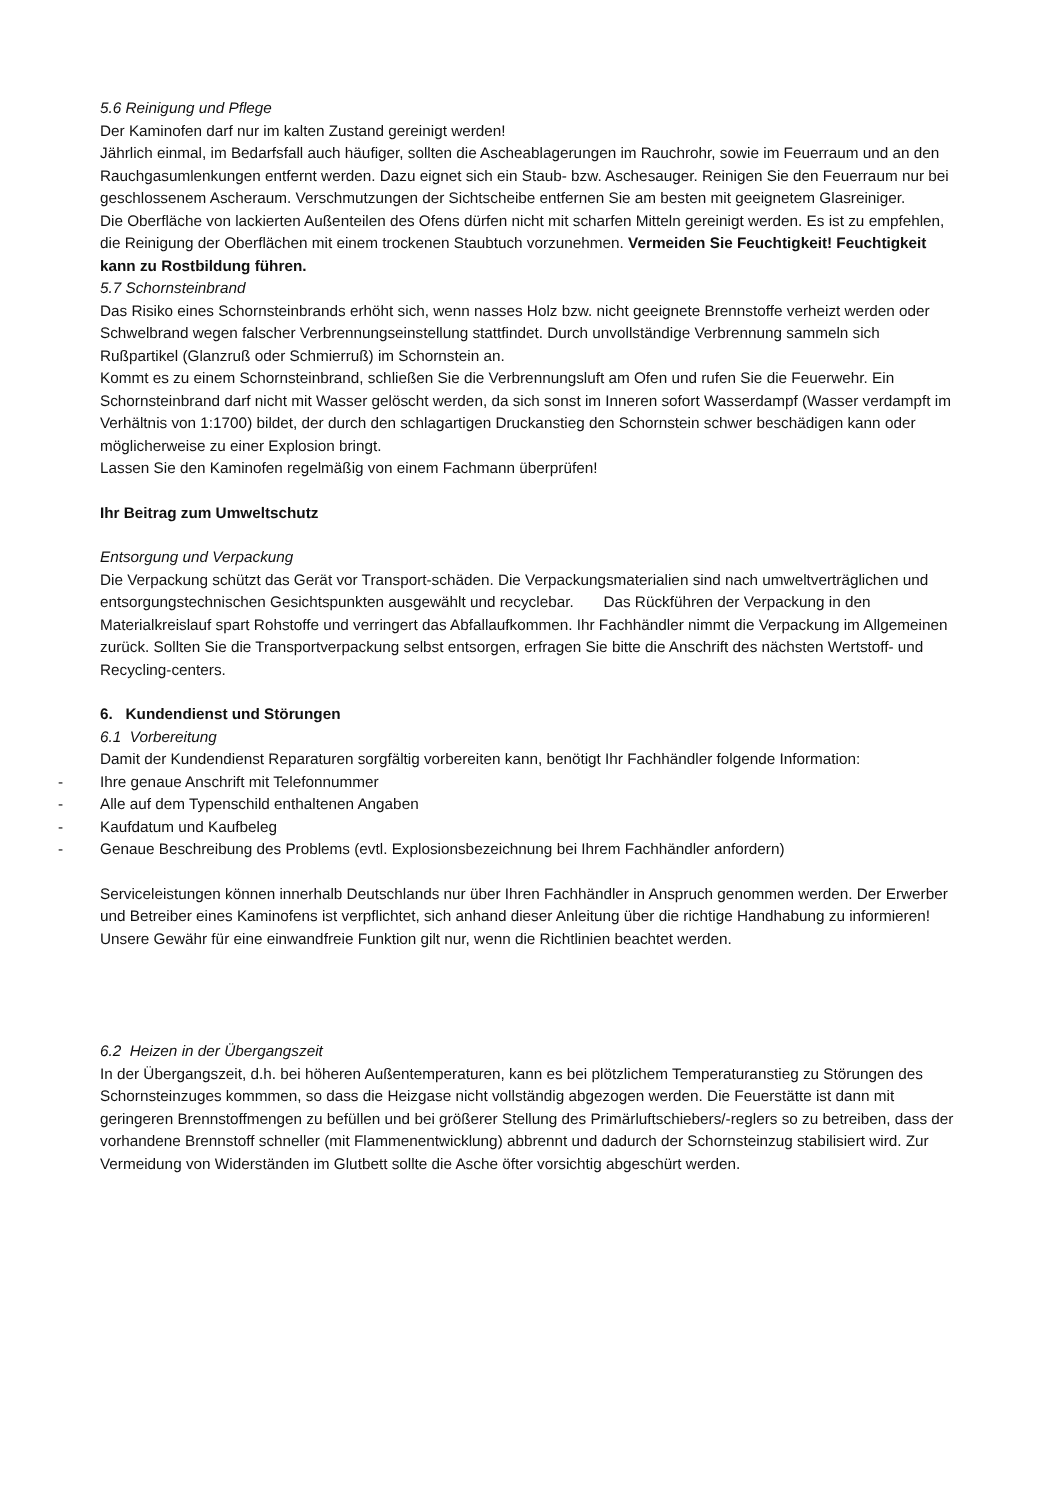5.6 Reinigung und Pflege
Der Kaminofen darf nur im kalten Zustand gereinigt werden!
Jährlich einmal, im Bedarfsfall auch häufiger, sollten die Ascheablagerungen im Rauchrohr, sowie im Feuerraum und an den Rauchgasumlenkungen entfernt werden. Dazu eignet sich ein Staub- bzw. Aschesauger. Reinigen Sie den Feuerraum nur bei geschlossenem Ascheraum. Verschmutzungen der Sichtscheibe entfernen Sie am besten mit geeignetem Glasreiniger.
Die Oberfläche von lackierten Außenteilen des Ofens dürfen nicht mit scharfen Mitteln gereinigt werden. Es ist zu empfehlen, die Reinigung der Oberflächen mit einem trockenen Staubtuch vorzunehmen. Vermeiden Sie Feuchtigkeit! Feuchtigkeit kann zu Rostbildung führen.
5.7 Schornsteinbrand
Das Risiko eines Schornsteinbrands erhöht sich, wenn nasses Holz bzw. nicht geeignete Brennstoffe verheizt werden oder Schwelbrand wegen falscher Verbrennungseinstellung stattfindet. Durch unvollständige Verbrennung sammeln sich Rußpartikel (Glanzruß oder Schmierruß) im Schornstein an.
Kommt es zu einem Schornsteinbrand, schließen Sie die Verbrennungsluft am Ofen und rufen Sie die Feuerwehr. Ein Schornsteinbrand darf nicht mit Wasser gelöscht werden, da sich sonst im Inneren sofort Wasserdampf (Wasser verdampft im Verhältnis von 1:1700) bildet, der durch den schlagartigen Druckanstieg den Schornstein schwer beschädigen kann oder möglicherweise zu einer Explosion bringt.
Lassen Sie den Kaminofen regelmäßig von einem Fachmann überprüfen!
Ihr Beitrag zum Umweltschutz
Entsorgung und Verpackung
Die Verpackung schützt das Gerät vor Transport-schäden. Die Verpackungsmaterialien sind nach umweltverträglichen und entsorgungstechnischen Gesichtspunkten ausgewählt und recyclebar. Das Rückführen der Verpackung in den Materialkreislauf spart Rohstoffe und verringert das Abfallaufkommen. Ihr Fachhändler nimmt die Verpackung im Allgemeinen zurück. Sollten Sie die Transportverpackung selbst entsorgen, erfragen Sie bitte die Anschrift des nächsten Wertstoff- und Recycling-centers.
6. Kundendienst und Störungen
6.1 Vorbereitung
Damit der Kundendienst Reparaturen sorgfältig vorbereiten kann, benötigt Ihr Fachhändler folgende Information:
- Ihre genaue Anschrift mit Telefonnummer
- Alle auf dem Typenschild enthaltenen Angaben
- Kaufdatum und Kaufbeleg
- Genaue Beschreibung des Problems (evtl. Explosionsbezeichnung bei Ihrem Fachhändler anfordern)
Serviceleistungen können innerhalb Deutschlands nur über Ihren Fachhändler in Anspruch genommen werden. Der Erwerber und Betreiber eines Kaminofens ist verpflichtet, sich anhand dieser Anleitung über die richtige Handhabung zu informieren! Unsere Gewähr für eine einwandfreie Funktion gilt nur, wenn die Richtlinien beachtet werden.
6.2 Heizen in der Übergangszeit
In der Übergangszeit, d.h. bei höheren Außentemperaturen, kann es bei plötzlichem Temperaturanstieg zu Störungen des Schornsteinzuges kommmen, so dass die Heizgase nicht vollständig abgezogen werden. Die Feuerstätte ist dann mit geringeren Brennstoffmengen zu befüllen und bei größerer Stellung des Primärluftschiebers/-reglers so zu betreiben, dass der vorhandene Brennstoff schneller (mit Flammenentwicklung) abbrennt und dadurch der Schornsteinzug stabilisiert wird. Zur Vermeidung von Widerständen im Glutbett sollte die Asche öfter vorsichtig abgeschürt werden.